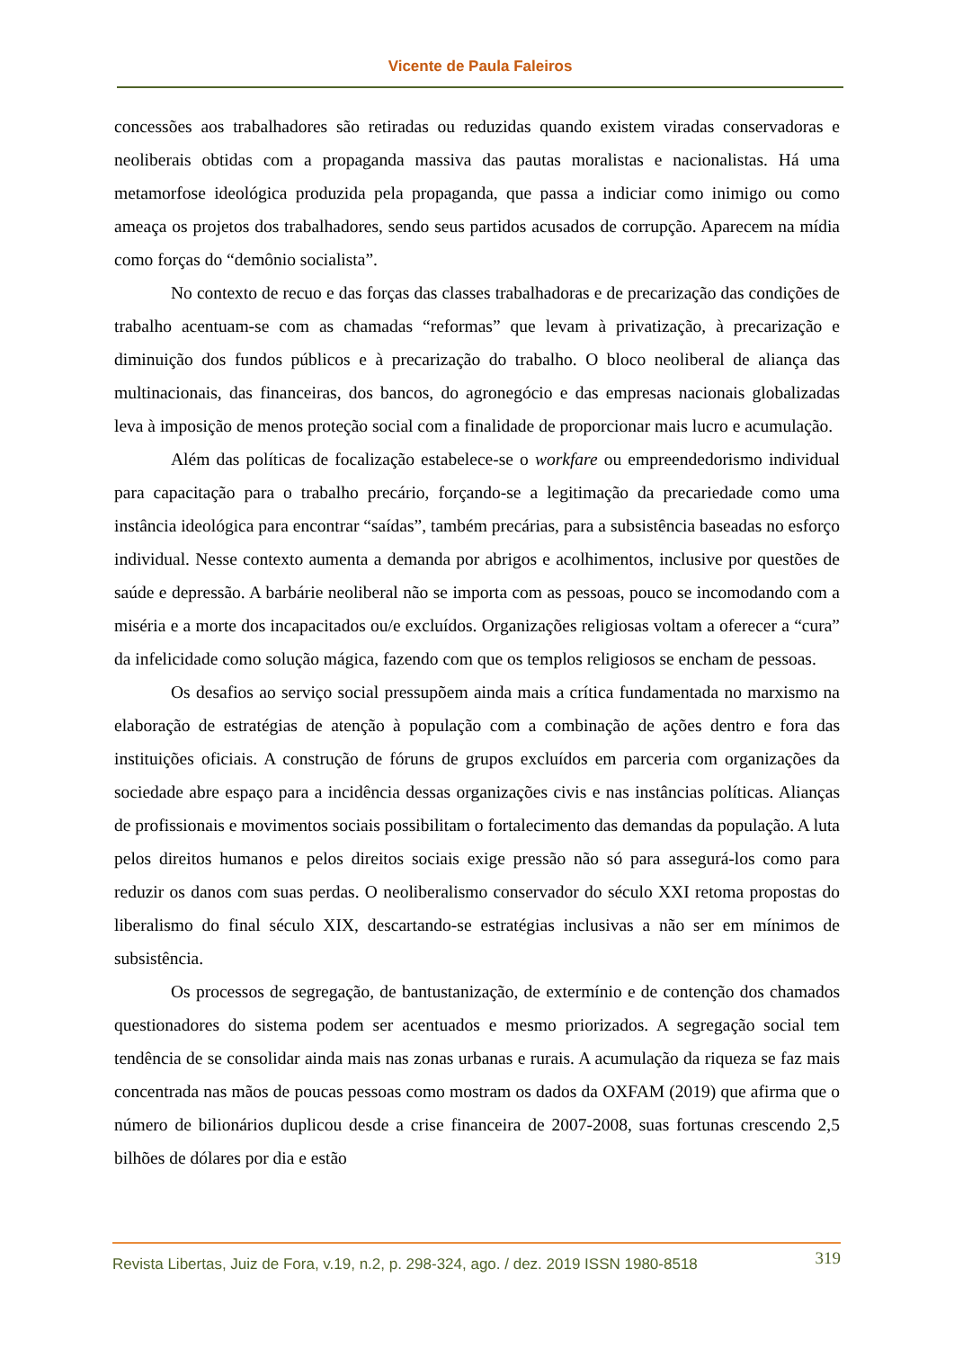Vicente de Paula Faleiros
concessões aos trabalhadores são retiradas ou reduzidas quando existem viradas conservadoras e neoliberais obtidas com a propaganda massiva das pautas moralistas e nacionalistas. Há uma metamorfose ideológica produzida pela propaganda, que passa a indiciar como inimigo ou como ameaça os projetos dos trabalhadores, sendo seus partidos acusados de corrupção. Aparecem na mídia como forças do “demônio socialista”.
No contexto de recuo e das forças das classes trabalhadoras e de precarização das condições de trabalho acentuam-se com as chamadas “reformas” que levam à privatização, à precarização e diminuição dos fundos públicos e à precarização do trabalho. O bloco neoliberal de aliança das multinacionais, das financeiras, dos bancos, do agronegócio e das empresas nacionais globalizadas leva à imposição de menos proteção social com a finalidade de proporcionar mais lucro e acumulação.
Além das políticas de focalização estabelece-se o workfare ou empreendedorismo individual para capacitação para o trabalho precário, forçando-se a legitimação da precariedade como uma instância ideológica para encontrar “saídas”, também precárias, para a subsistência baseadas no esforço individual. Nesse contexto aumenta a demanda por abrigos e acolhimentos, inclusive por questões de saúde e depressão. A barbárie neoliberal não se importa com as pessoas, pouco se incomodando com a miséria e a morte dos incapacitados ou/e excluídos. Organizações religiosas voltam a oferecer a “cura” da infelicidade como solução mágica, fazendo com que os templos religiosos se encham de pessoas.
Os desafios ao serviço social pressupõem ainda mais a crítica fundamentada no marxismo na elaboração de estratégias de atenção à população com a combinação de ações dentro e fora das instituições oficiais. A construção de fóruns de grupos excluídos em parceria com organizações da sociedade abre espaço para a incidência dessas organizações civis e nas instâncias políticas. Alianças de profissionais e movimentos sociais possibilitam o fortalecimento das demandas da população. A luta pelos direitos humanos e pelos direitos sociais exige pressão não só para assegurá-los como para reduzir os danos com suas perdas. O neoliberalismo conservador do século XXI retoma propostas do liberalismo do final século XIX, descartando-se estratégias inclusivas a não ser em mínimos de subsistência.
Os processos de segregação, de bantustanização, de extermínio e de contenção dos chamados questionadores do sistema podem ser acentuados e mesmo priorizados. A segregação social tem tendência de se consolidar ainda mais nas zonas urbanas e rurais. A acumulação da riqueza se faz mais concentrada nas mãos de poucas pessoas como mostram os dados da OXFAM (2019) que afirma que o número de bilionários duplicou desde a crise financeira de 2007-2008, suas fortunas crescendo 2,5 bilhões de dólares por dia e estão
Revista Libertas, Juiz de Fora, v.19, n.2, p. 298-324, ago. / dez. 2019 ISSN 1980-8518 319